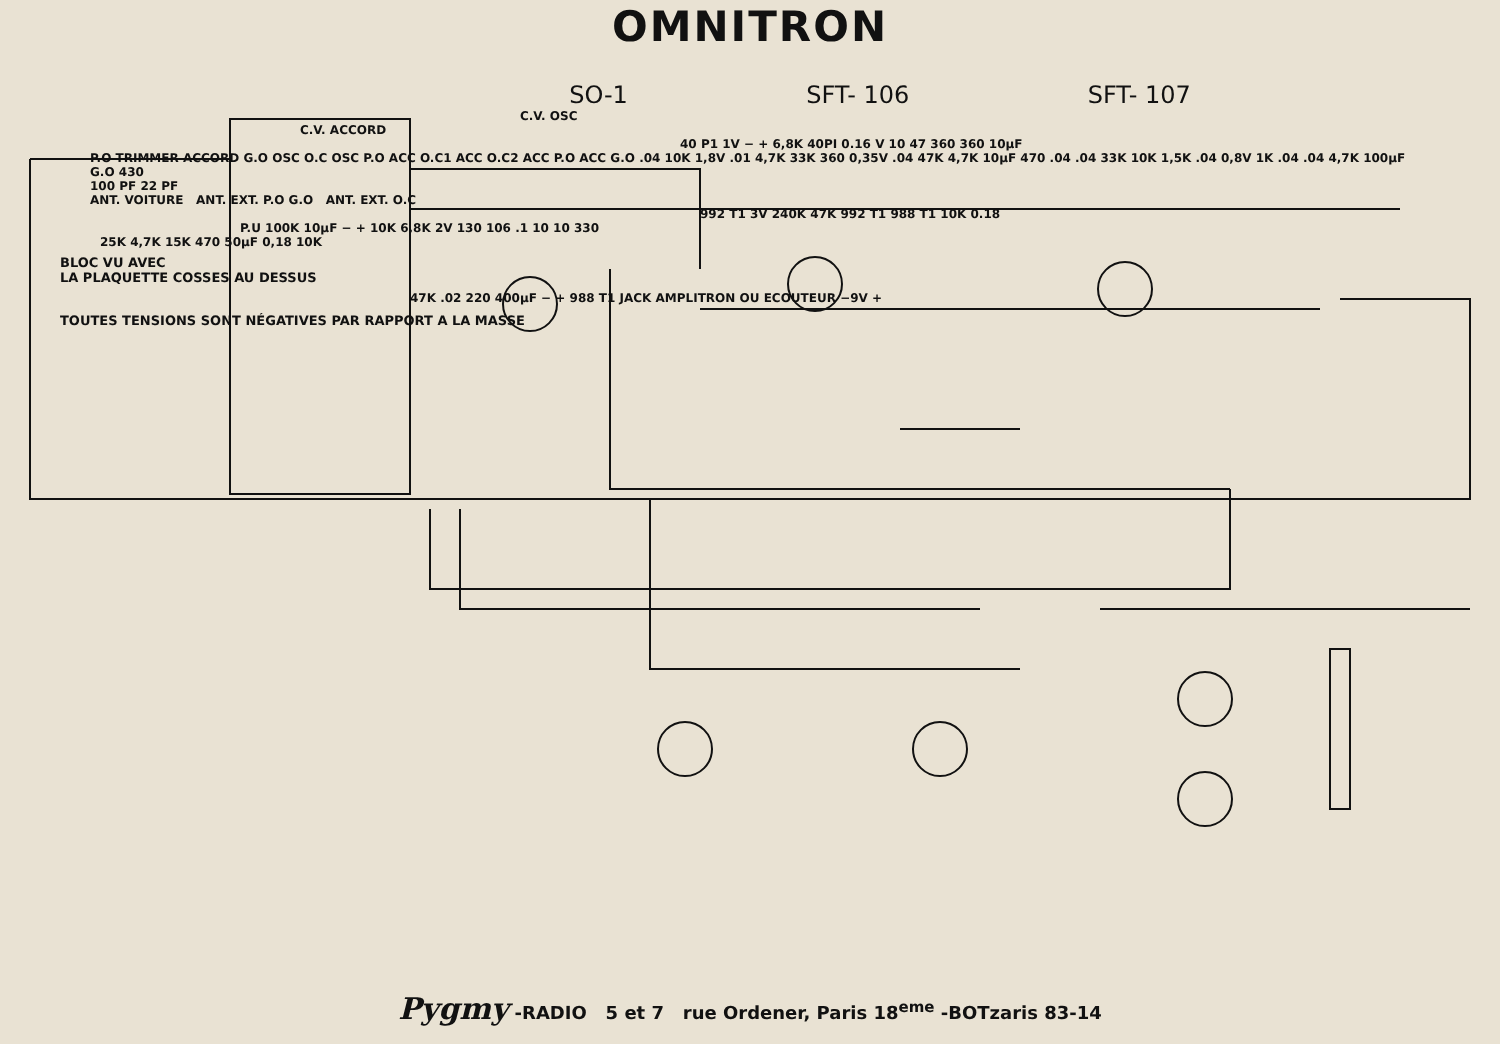OMNITRON
SO-1 SFT- 106 SFT- 107
C.V. OSC
C.V. ACCORD
40 P1 1V − + 6,8K 40PI 0.16 V 10 47 360 360 10µF
P.O TRIMMER ACCORD G.O OSC O.C OSC P.O ACC O.C1 ACC O.C2 ACC P.O ACC G.O .04 10K 1,8V .01 4,7K 33K 360 0,35V .04 47K 4,7K 10µF 470 .04 .04 33K 10K 1,5K .04 0,8V 1K .04 .04 4,7K 100µF
G.O 430
100 PF 22 PF
ANT. VOITURE ANT. EXT. P.O G.O ANT. EXT. O.C
992 T1 3V 240K 47K 992 T1 988 T1 10K 0.18
P.U 100K 10µF − + 10K 6,8K 2V 130 106 .1 10 10 330
25K 4,7K 15K 470 50µF 0,18 10K
BLOC VU AVEC
LA PLAQUETTE COSSES AU DESSUS
47K .02 220 400µF − + 988 T1 JACK AMPLITRON OU ECOUTEUR −9V +
TOUTES TENSIONS SONT NÉGATIVES PAR RAPPORT A LA MASSE
Pygmy -RADIO 5 et 7 rue Ordener, Paris 18<sup>eme</sup> -BOTzaris 83-14